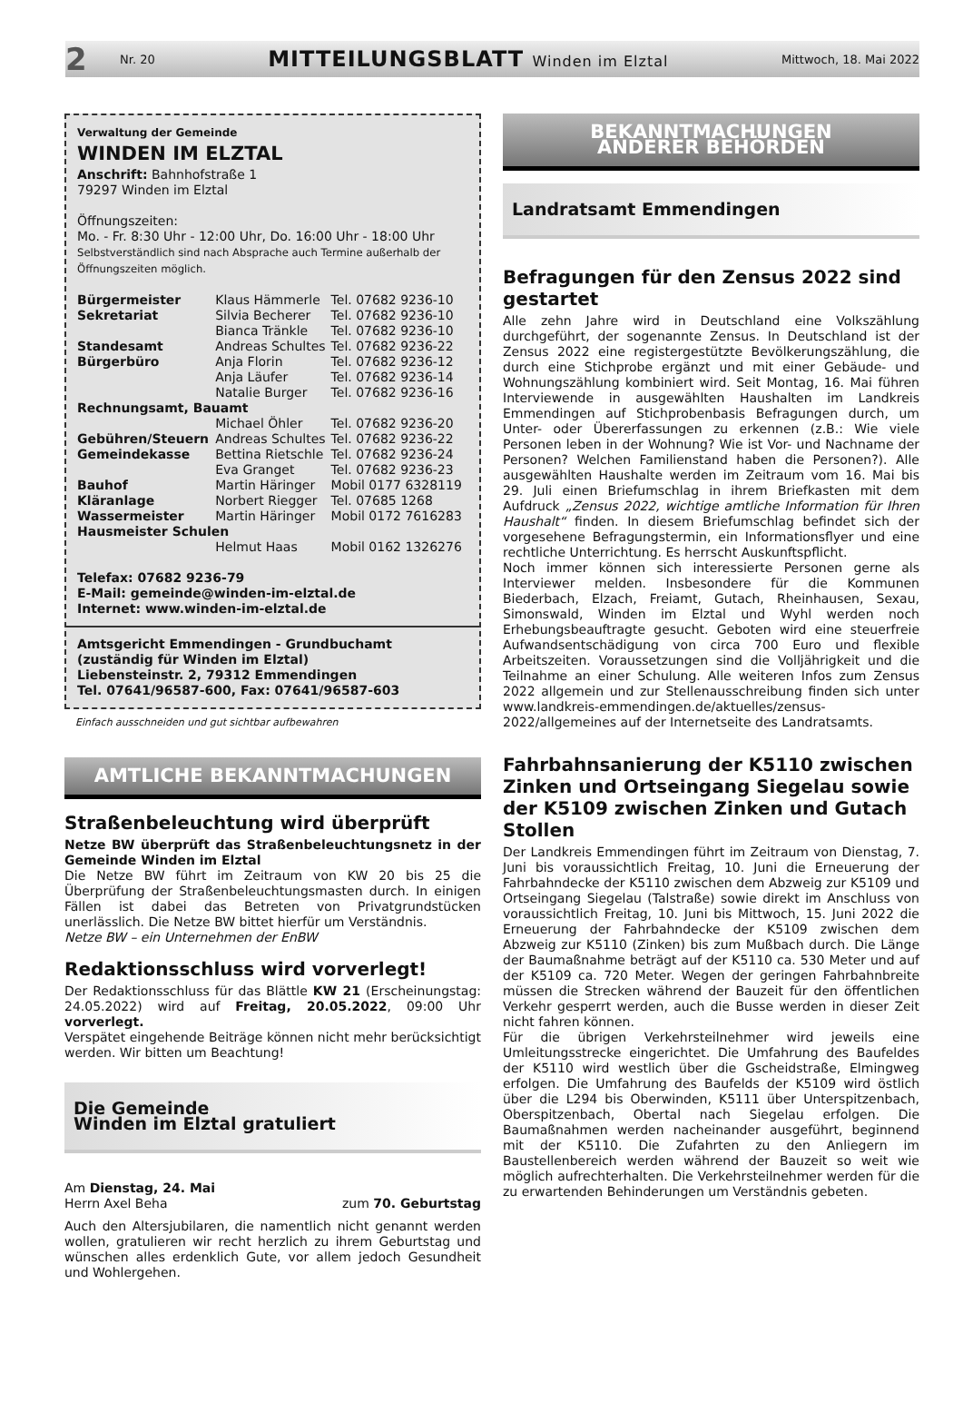2 Nr. 20 MITTEILUNGSBLATT Winden im Elztal Mittwoch, 18. Mai 2022
Verwaltung der Gemeinde
WINDEN IM ELZTAL
Anschrift: Bahnhofstraße 1
79297 Winden im Elztal
Öffnungszeiten:
Mo. - Fr. 8:30 Uhr - 12:00 Uhr, Do. 16:00 Uhr - 18:00 Uhr
Selbstverständlich sind nach Absprache auch Termine außerhalb der Öffnungszeiten möglich.
| Bürgermeister | Klaus Hämmerle | Tel. 07682 9236-10 |
| Sekretariat | Silvia Becherer | Tel. 07682 9236-10 |
| | Bianca Tränkle | Tel. 07682 9236-10 |
| Standesamt | Andreas Schultes | Tel. 07682 9236-22 |
| Bürgerbüro | Anja Florin | Tel. 07682 9236-12 |
| | Anja Läufer | Tel. 07682 9236-14 |
| | Natalie Burger | Tel. 07682 9236-16 |
| Rechnungsamt, Bauamt | | |
| | Michael Öhler | Tel. 07682 9236-20 |
| Gebühren/Steuern | Andreas Schultes | Tel. 07682 9236-22 |
| Gemeindekasse | Bettina Rietschle | Tel. 07682 9236-24 |
| | Eva Granget | Tel. 07682 9236-23 |
| Bauhof | Martin Häringer | Mobil 0177 6328119 |
| Kläranlage | Norbert Riegger | Tel. 07685 1268 |
| Wassermeister | Martin Häringer | Mobil 0172 7616283 |
| Hausmeister Schulen | | |
| | Helmut Haas | Mobil 0162 1326276 |
Telefax: 07682 9236-79
E-Mail: gemeinde@winden-im-elztal.de
Internet: www.winden-im-elztal.de
Amtsgericht Emmendingen - Grundbuchamt
(zuständig für Winden im Elztal)
Liebensteinstr. 2, 79312 Emmendingen
Tel. 07641/96587-600, Fax: 07641/96587-603
Einfach ausschneiden und gut sichtbar aufbewahren
AMTLICHE BEKANNTMACHUNGEN
Straßenbeleuchtung wird überprüft
Netze BW überprüft das Straßenbeleuchtungsnetz in der Gemeinde Winden im Elztal
Die Netze BW führt im Zeitraum von KW 20 bis 25 die Überprüfung der Straßenbeleuchtungsmasten durch. In einigen Fällen ist dabei das Betreten von Privatgrundstücken unerlässlich. Die Netze BW bittet hierfür um Verständnis.
Netze BW – ein Unternehmen der EnBW
Redaktionsschluss wird vorverlegt!
Der Redaktionsschluss für das Blättle KW 21 (Erscheinungstag: 24.05.2022) wird auf Freitag, 20.05.2022, 09:00 Uhr vorverlegt.
Verspätet eingehende Beiträge können nicht mehr berücksichtigt werden. Wir bitten um Beachtung!
Die Gemeinde
Winden im Elztal gratuliert
Am Dienstag, 24. Mai
Herrn Axel Beha zum 70. Geburtstag
Auch den Altersjubilaren, die namentlich nicht genannt werden wollen, gratulieren wir recht herzlich zu ihrem Geburtstag und wünschen alles erdenklich Gute, vor allem jedoch Gesundheit und Wohlergehen.
BEKANNTMACHUNGEN
ANDERER BEHÖRDEN
Landratsamt Emmendingen
Befragungen für den Zensus 2022 sind gestartet
Alle zehn Jahre wird in Deutschland eine Volkszählung durchgeführt, der sogenannte Zensus. In Deutschland ist der Zensus 2022 eine registergestützte Bevölkerungszählung, die durch eine Stichprobe ergänzt und mit einer Gebäude- und Wohnungszählung kombiniert wird. Seit Montag, 16. Mai führen Interviewende in ausgewählten Haushalten im Landkreis Emmendingen auf Stichprobenbasis Befragungen durch, um Unter- oder Übererfassungen zu erkennen (z.B.: Wie viele Personen leben in der Wohnung? Wie ist Vor- und Nachname der Personen? Welchen Familienstand haben die Personen?). Alle ausgewählten Haushalte werden im Zeitraum vom 16. Mai bis 29. Juli einen Briefumschlag in ihrem Briefkasten mit dem Aufdruck „Zensus 2022, wichtige amtliche Information für Ihren Haushalt“ finden. In diesem Briefumschlag befindet sich der vorgesehene Befragungstermin, ein Informationsflyer und eine rechtliche Unterrichtung. Es herrscht Auskunftspflicht.
Noch immer können sich interessierte Personen gerne als Interviewer melden. Insbesondere für die Kommunen Biederbach, Elzach, Freiamt, Gutach, Rheinhausen, Sexau, Simonswald, Winden im Elztal und Wyhl werden noch Erhebungsbeauftragte gesucht. Geboten wird eine steuerfreie Aufwandsentschädigung von circa 700 Euro und flexible Arbeitszeiten. Voraussetzungen sind die Volljährigkeit und die Teilnahme an einer Schulung. Alle weiteren Infos zum Zensus 2022 allgemein und zur Stellenausschreibung finden sich unter www.landkreis-emmendingen.de/aktuelles/zensus-2022/allgemeines auf der Internetseite des Landratsamts.
Fahrbahnsanierung der K5110 zwischen Zinken und Ortseingang Siegelau sowie der K5109 zwischen Zinken und Gutach Stollen
Der Landkreis Emmendingen führt im Zeitraum von Dienstag, 7. Juni bis voraussichtlich Freitag, 10. Juni die Erneuerung der Fahrbahndecke der K5110 zwischen dem Abzweig zur K5109 und Ortseingang Siegelau (Talstraße) sowie direkt im Anschluss von voraussichtlich Freitag, 10. Juni bis Mittwoch, 15. Juni 2022 die Erneuerung der Fahrbahndecke der K5109 zwischen dem Abzweig zur K5110 (Zinken) bis zum Mußbach durch. Die Länge der Baumaßnahme beträgt auf der K5110 ca. 530 Meter und auf der K5109 ca. 720 Meter. Wegen der geringen Fahrbahnbreite müssen die Strecken während der Bauzeit für den öffentlichen Verkehr gesperrt werden, auch die Busse werden in dieser Zeit nicht fahren können.
Für die übrigen Verkehrsteilnehmer wird jeweils eine Umleitungsstrecke eingerichtet. Die Umfahrung des Baufeldes der K5110 wird westlich über die Gscheidstraße, Elmingweg erfolgen. Die Umfahrung des Baufelds der K5109 wird östlich über die L294 bis Oberwinden, K5111 über Unterspitzenbach, Oberspitzenbach, Obertal nach Siegelau erfolgen. Die Baumaßnahmen werden nacheinander ausgeführt, beginnend mit der K5110. Die Zufahrten zu den Anliegern im Baustellenbereich werden während der Bauzeit so weit wie möglich aufrechterhalten. Die Verkehrsteilnehmer werden für die zu erwartenden Behinderungen um Verständnis gebeten.